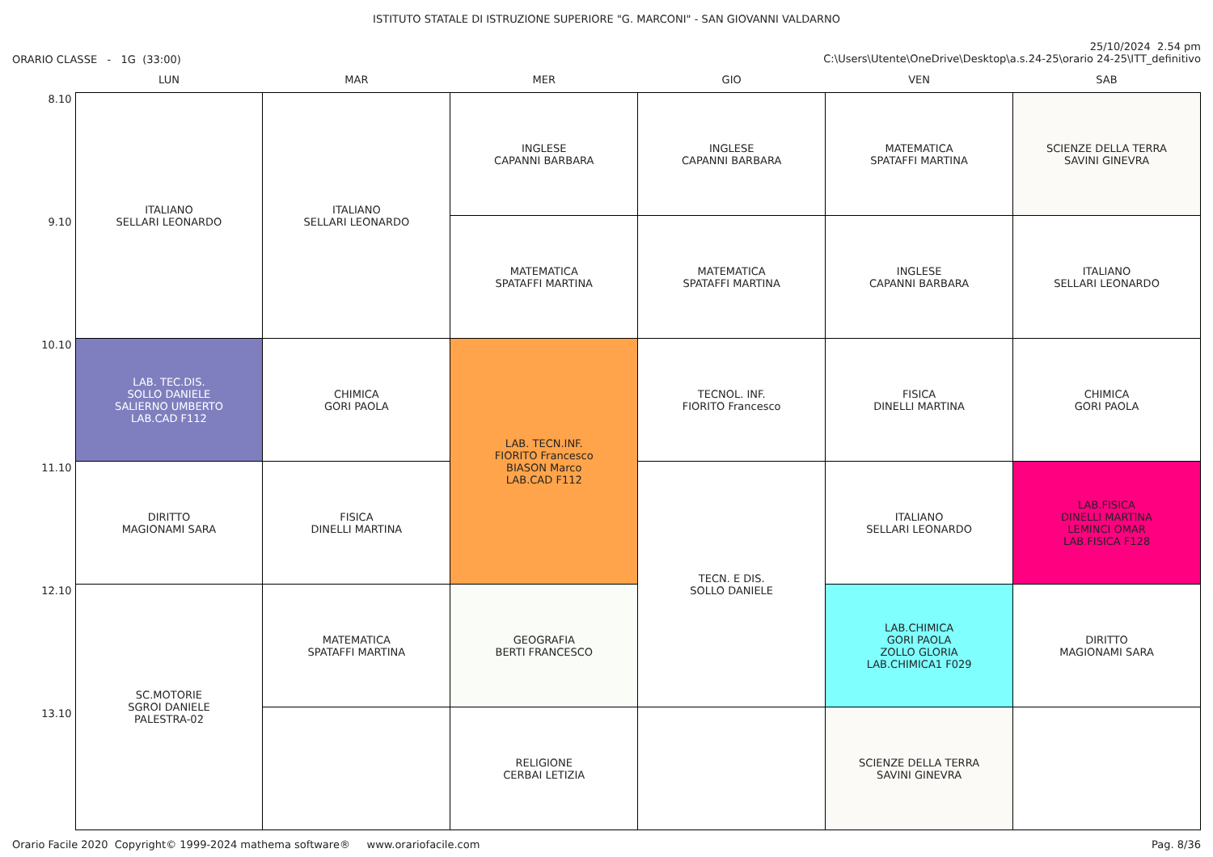ISTITUTO STATALE DI ISTRUZIONE SUPERIORE "G. MARCONI" - SAN GIOVANNI VALDARNO
ORARIO CLASSE - 1G (33:00)
25/10/2024 2.54 pm
C:\Users\Utente\OneDrive\Desktop\a.s.24-25\orario 24-25\ITT_definitivo
| | LUN | MAR | MER | GIO | VEN | SAB |
| --- | --- | --- | --- | --- | --- | --- |
| 8.10 | ITALIANO SELLARI LEONARDO | ITALIANO SELLARI LEONARDO | INGLESE CAPANNI BARBARA | INGLESE CAPANNI BARBARA | MATEMATICA SPATAFFI MARTINA | SCIENZE DELLA TERRA SAVINI GINEVRA |
| 9.10 | | | MATEMATICA SPATAFFI MARTINA | MATEMATICA SPATAFFI MARTINA | INGLESE CAPANNI BARBARA | ITALIANO SELLARI LEONARDO |
| 10.10 | LAB. TEC.DIS. SOLLO DANIELE SALIERNO UMBERTO LAB.CAD F112 | CHIMICA GORI PAOLA | LAB. TECN.INF. FIORITO Francesco BIASON Marco LAB.CAD F112 | TECNOL. INF. FIORITO Francesco | FISICA DINELLI MARTINA | CHIMICA GORI PAOLA |
| 11.10 | DIRITTO MAGIONAMI SARA | FISICA DINELLI MARTINA | | TECN. E DIS. SOLLO DANIELE | ITALIANO SELLARI LEONARDO | LAB.FISICA DINELLI MARTINA LEMINCI OMAR LAB.FISICA F128 |
| 12.10 | SC.MOTORIE SGROI DANIELE PALESTRA-02 | MATEMATICA SPATAFFI MARTINA | GEOGRAFIA BERTI FRANCESCO | | LAB.CHIMICA GORI PAOLA ZOLLO GLORIA LAB.CHIMICA1 F029 | DIRITTO MAGIONAMI SARA |
| 13.10 | | | RELIGIONE CERBAI LETIZIA | | SCIENZE DELLA TERRA SAVINI GINEVRA | |
Orario Facile 2020 Copyright© 1999-2024 mathema software® www.orariofacile.com
Pag. 8/36